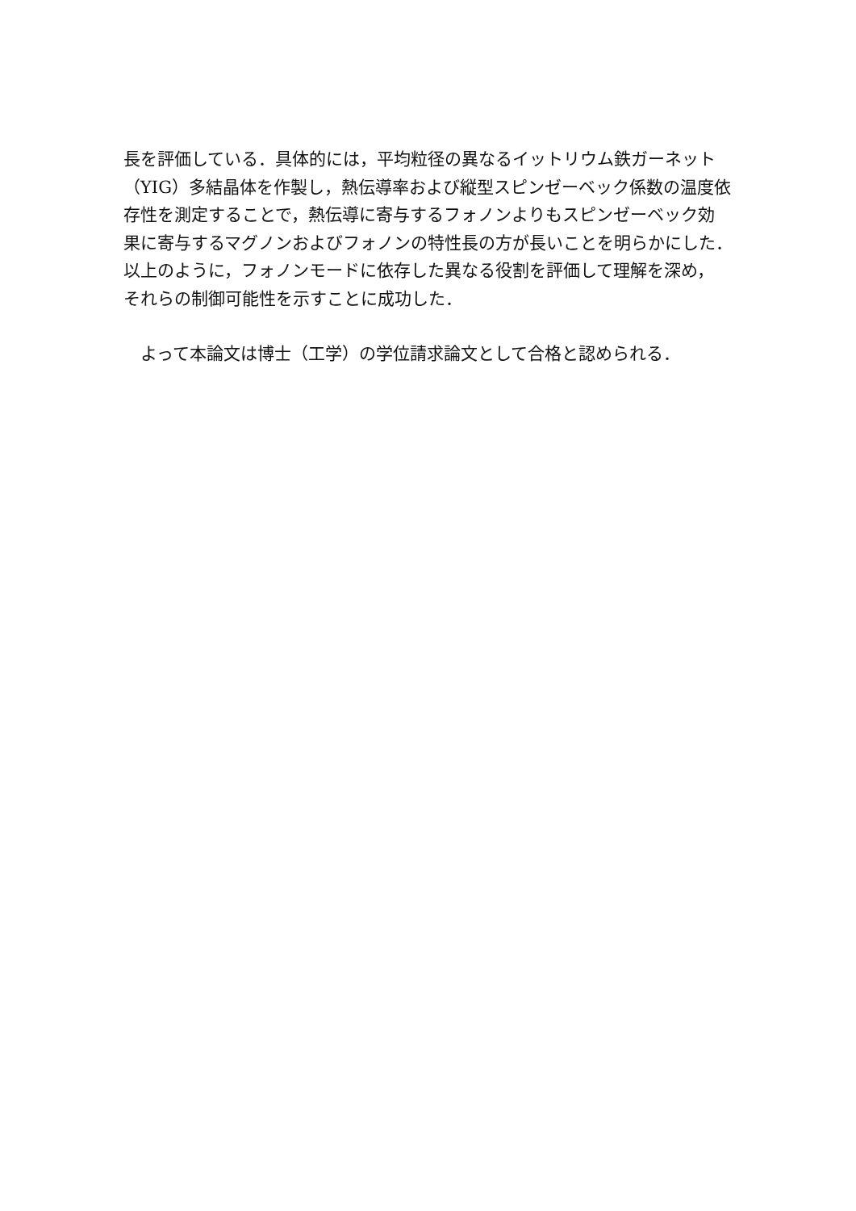長を評価している．具体的には，平均粒径の異なるイットリウム鉄ガーネット
（YIG）多結晶体を作製し，熱伝導率および縦型スピンゼーベック係数の温度依
存性を測定することで，熱伝導に寄与するフォノンよりもスピンゼーベック効
果に寄与するマグノンおよびフォノンの特性長の方が長いことを明らかにした．
以上のように，フォノンモードに依存した異なる役割を評価して理解を深め，
それらの制御可能性を示すことに成功した．
　よって本論文は博士（工学）の学位請求論文として合格と認められる．